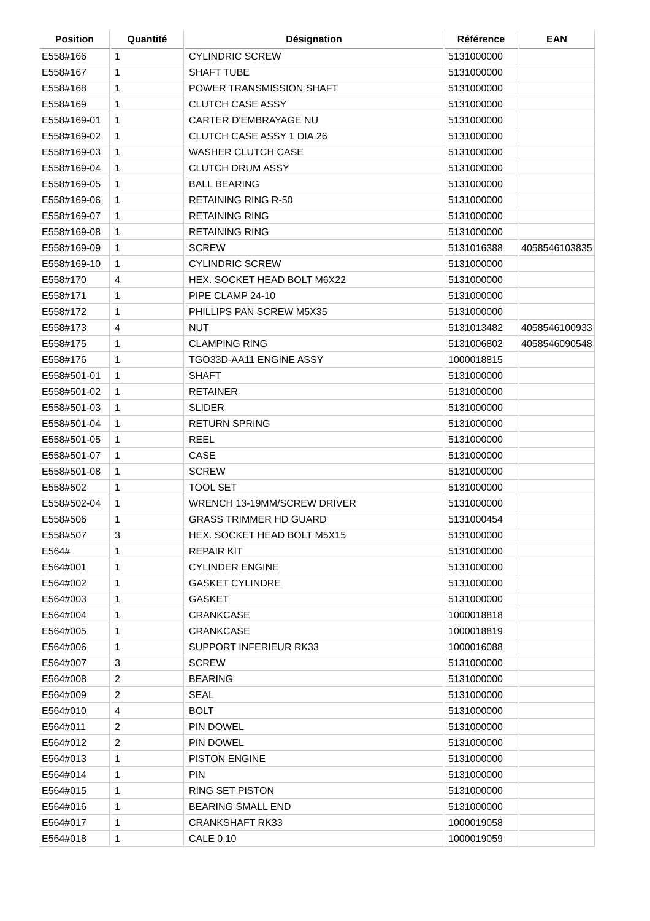| Position | Quantité | Désignation | Référence | EAN |
| --- | --- | --- | --- | --- |
| E558#166 | 1 | CYLINDRIC SCREW | 5131000000 | |
| E558#167 | 1 | SHAFT TUBE | 5131000000 | |
| E558#168 | 1 | POWER TRANSMISSION SHAFT | 5131000000 | |
| E558#169 | 1 | CLUTCH CASE ASSY | 5131000000 | |
| E558#169-01 | 1 | CARTER D'EMBRAYAGE NU | 5131000000 | |
| E558#169-02 | 1 | CLUTCH CASE ASSY 1 DIA.26 | 5131000000 | |
| E558#169-03 | 1 | WASHER CLUTCH CASE | 5131000000 | |
| E558#169-04 | 1 | CLUTCH DRUM ASSY | 5131000000 | |
| E558#169-05 | 1 | BALL BEARING | 5131000000 | |
| E558#169-06 | 1 | RETAINING RING R-50 | 5131000000 | |
| E558#169-07 | 1 | RETAINING RING | 5131000000 | |
| E558#169-08 | 1 | RETAINING RING | 5131000000 | |
| E558#169-09 | 1 | SCREW | 5131016388 | 4058546103835 |
| E558#169-10 | 1 | CYLINDRIC SCREW | 5131000000 | |
| E558#170 | 4 | HEX. SOCKET HEAD BOLT M6X22 | 5131000000 | |
| E558#171 | 1 | PIPE CLAMP 24-10 | 5131000000 | |
| E558#172 | 1 | PHILLIPS PAN SCREW M5X35 | 5131000000 | |
| E558#173 | 4 | NUT | 5131013482 | 4058546100933 |
| E558#175 | 1 | CLAMPING RING | 5131006802 | 4058546090548 |
| E558#176 | 1 | TGO33D-AA11 ENGINE ASSY | 1000018815 | |
| E558#501-01 | 1 | SHAFT | 5131000000 | |
| E558#501-02 | 1 | RETAINER | 5131000000 | |
| E558#501-03 | 1 | SLIDER | 5131000000 | |
| E558#501-04 | 1 | RETURN SPRING | 5131000000 | |
| E558#501-05 | 1 | REEL | 5131000000 | |
| E558#501-07 | 1 | CASE | 5131000000 | |
| E558#501-08 | 1 | SCREW | 5131000000 | |
| E558#502 | 1 | TOOL SET | 5131000000 | |
| E558#502-04 | 1 | WRENCH 13-19MM/SCREW DRIVER | 5131000000 | |
| E558#506 | 1 | GRASS TRIMMER HD GUARD | 5131000454 | |
| E558#507 | 3 | HEX. SOCKET HEAD BOLT M5X15 | 5131000000 | |
| E564# | 1 | REPAIR KIT | 5131000000 | |
| E564#001 | 1 | CYLINDER ENGINE | 5131000000 | |
| E564#002 | 1 | GASKET CYLINDRE | 5131000000 | |
| E564#003 | 1 | GASKET | 5131000000 | |
| E564#004 | 1 | CRANKCASE | 1000018818 | |
| E564#005 | 1 | CRANKCASE | 1000018819 | |
| E564#006 | 1 | SUPPORT INFERIEUR RK33 | 1000016088 | |
| E564#007 | 3 | SCREW | 5131000000 | |
| E564#008 | 2 | BEARING | 5131000000 | |
| E564#009 | 2 | SEAL | 5131000000 | |
| E564#010 | 4 | BOLT | 5131000000 | |
| E564#011 | 2 | PIN DOWEL | 5131000000 | |
| E564#012 | 2 | PIN DOWEL | 5131000000 | |
| E564#013 | 1 | PISTON ENGINE | 5131000000 | |
| E564#014 | 1 | PIN | 5131000000 | |
| E564#015 | 1 | RING SET PISTON | 5131000000 | |
| E564#016 | 1 | BEARING SMALL END | 5131000000 | |
| E564#017 | 1 | CRANKSHAFT RK33 | 1000019058 | |
| E564#018 | 1 | CALE 0.10 | 1000019059 | |